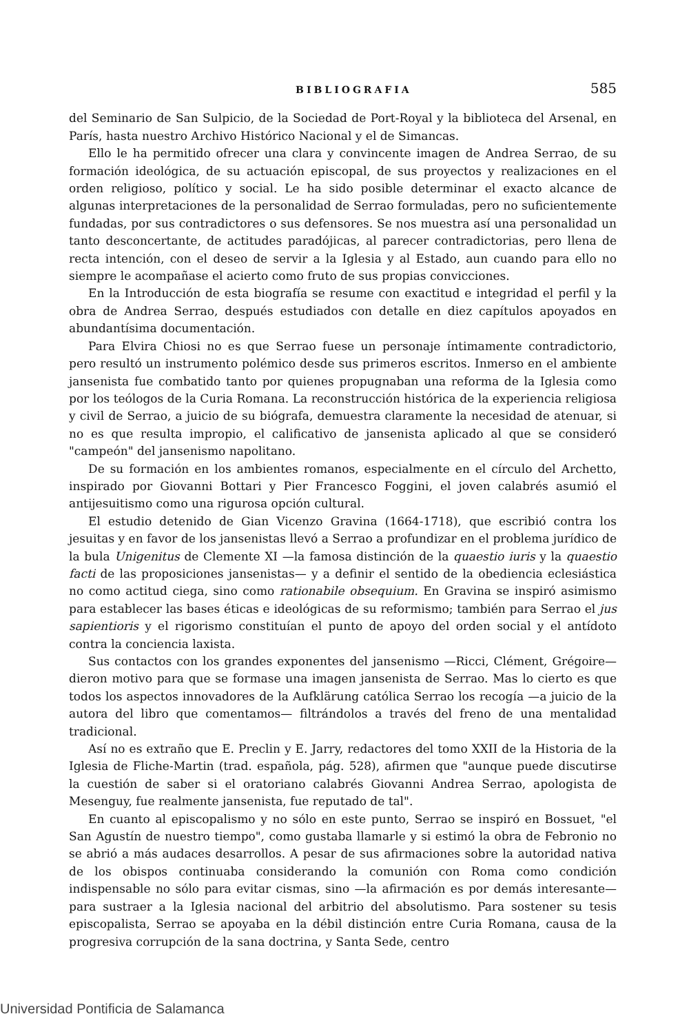BIBLIOGRAFIA 585
del Seminario de San Sulpicio, de la Sociedad de Port-Royal y la biblioteca del Arsenal, en París, hasta nuestro Archivo Histórico Nacional y el de Simancas.
Ello le ha permitido ofrecer una clara y convincente imagen de Andrea Serrao, de su formación ideológica, de su actuación episcopal, de sus proyectos y realizaciones en el orden religioso, político y social. Le ha sido posible determinar el exacto alcance de algunas interpretaciones de la personalidad de Serrao formuladas, pero no suficientemente fundadas, por sus contradictores o sus defensores. Se nos muestra así una personalidad un tanto desconcertante, de actitudes paradójicas, al parecer contradictorias, pero llena de recta intención, con el deseo de servir a la Iglesia y al Estado, aun cuando para ello no siempre le acompañase el acierto como fruto de sus propias convicciones.
En la Introducción de esta biografía se resume con exactitud e integridad el perfil y la obra de Andrea Serrao, después estudiados con detalle en diez capítulos apoyados en abundantísima documentación.
Para Elvira Chiosi no es que Serrao fuese un personaje íntimamente contradictorio, pero resultó un instrumento polémico desde sus primeros escritos. Inmerso en el ambiente jansenista fue combatido tanto por quienes propugnaban una reforma de la Iglesia como por los teólogos de la Curia Romana. La reconstrucción histórica de la experiencia religiosa y civil de Serrao, a juicio de su biógrafa, demuestra claramente la necesidad de atenuar, si no es que resulta impropio, el calificativo de jansenista aplicado al que se consideró "campeón" del jansenismo napolitano.
De su formación en los ambientes romanos, especialmente en el círculo del Archetto, inspirado por Giovanni Bottari y Pier Francesco Foggini, el joven calabrés asumió el antijesuitismo como una rigurosa opción cultural.
El estudio detenido de Gian Vicenzo Gravina (1664-1718), que escribió contra los jesuitas y en favor de los jansenistas llevó a Serrao a profundizar en el problema jurídico de la bula Unigenitus de Clemente XI —la famosa distinción de la quaestio iuris y la quaestio facti de las proposiciones jansenistas— y a definir el sentido de la obediencia eclesiástica no como actitud ciega, sino como rationabile obsequium. En Gravina se inspiró asimismo para establecer las bases éticas e ideológicas de su reformismo; también para Serrao el jus sapientioris y el rigorismo constituían el punto de apoyo del orden social y el antídoto contra la conciencia laxista.
Sus contactos con los grandes exponentes del jansenismo —Ricci, Clément, Grégoire— dieron motivo para que se formase una imagen jansenista de Serrao. Mas lo cierto es que todos los aspectos innovadores de la Aufklärung católica Serrao los recogía —a juicio de la autora del libro que comentamos— filtrándolos a través del freno de una mentalidad tradicional.
Así no es extraño que E. Preclin y E. Jarry, redactores del tomo XXII de la Historia de la Iglesia de Fliche-Martin (trad. española, pág. 528), afirmen que "aunque puede discutirse la cuestión de saber si el oratoriano calabrés Giovanni Andrea Serrao, apologista de Mesenguy, fue realmente jansenista, fue reputado de tal".
En cuanto al episcopalismo y no sólo en este punto, Serrao se inspiró en Bossuet, "el San Agustín de nuestro tiempo", como gustaba llamarle y si estimó la obra de Febronio no se abrió a más audaces desarrollos. A pesar de sus afirmaciones sobre la autoridad nativa de los obispos continuaba considerando la comunión con Roma como condición indispensable no sólo para evitar cismas, sino —la afirmación es por demás interesante— para sustraer a la Iglesia nacional del arbitrio del absolutismo. Para sostener su tesis episcopalista, Serrao se apoyaba en la débil distinción entre Curia Romana, causa de la progresiva corrupción de la sana doctrina, y Santa Sede, centro
Universidad Pontificia de Salamanca